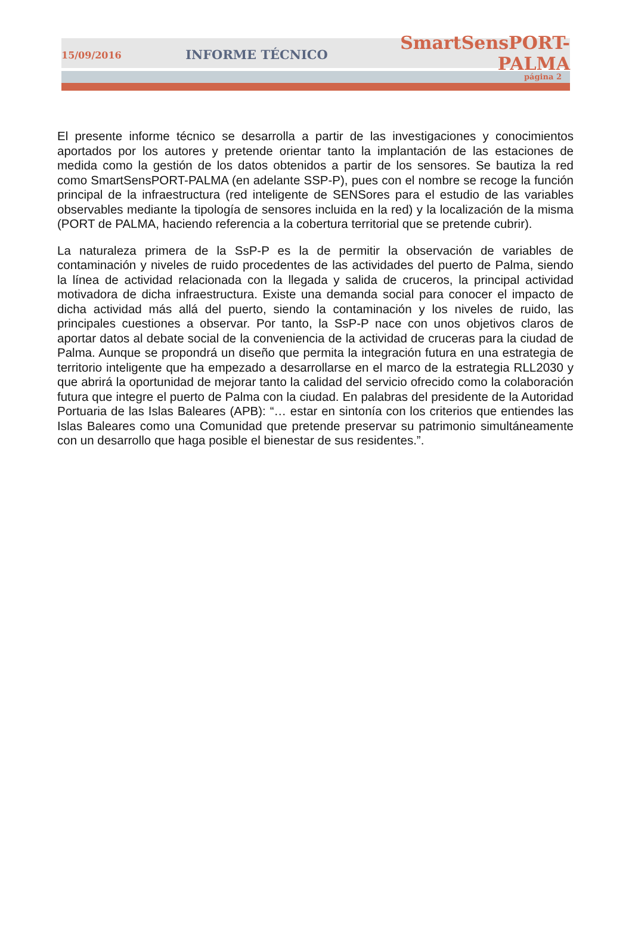15/09/2016 INFORME TÉCNICO SmartSensPORT-PALMA
página 2
El presente informe técnico se desarrolla a partir de las investigaciones y conocimientos aportados por los autores y pretende orientar tanto la implantación de las estaciones de medida como la gestión de los datos obtenidos a partir de los sensores. Se bautiza la red como SmartSensPORT-PALMA (en adelante SSP-P), pues con el nombre se recoge la función principal de la infraestructura (red inteligente de SENSores para el estudio de las variables observables mediante la tipología de sensores incluida en la red) y la localización de la misma (PORT de PALMA, haciendo referencia a la cobertura territorial que se pretende cubrir).
La naturaleza primera de la SsP-P es la de permitir la observación de variables de contaminación y niveles de ruido procedentes de las actividades del puerto de Palma, siendo la línea de actividad relacionada con la llegada y salida de cruceros, la principal actividad motivadora de dicha infraestructura. Existe una demanda social para conocer el impacto de dicha actividad más allá del puerto, siendo la contaminación y los niveles de ruido, las principales cuestiones a observar. Por tanto, la SsP-P nace con unos objetivos claros de aportar datos al debate social de la conveniencia de la actividad de cruceras para la ciudad de Palma. Aunque se propondrá un diseño que permita la integración futura en una estrategia de territorio inteligente que ha empezado a desarrollarse en el marco de la estrategia RLL2030 y que abrirá la oportunidad de mejorar tanto la calidad del servicio ofrecido como la colaboración futura que integre el puerto de Palma con la ciudad. En palabras del presidente de la Autoridad Portuaria de las Islas Baleares (APB): “… estar en sintonía con los criterios que entiendes las Islas Baleares como una Comunidad que pretende preservar su patrimonio simultáneamente con un desarrollo que haga posible el bienestar de sus residentes.”.